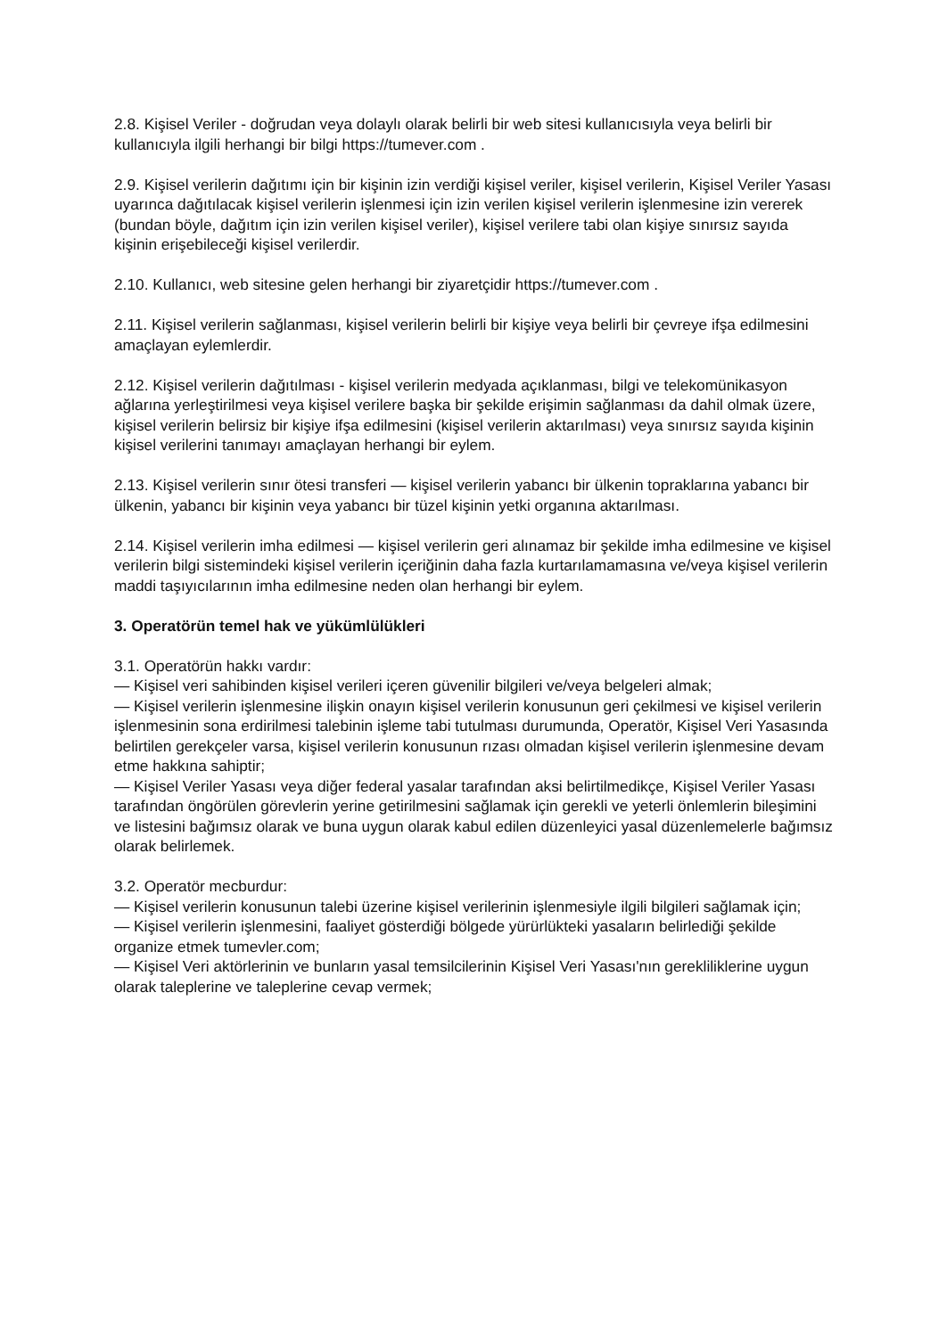2.8. Kişisel Veriler - doğrudan veya dolaylı olarak belirli bir web sitesi kullanıcısıyla veya belirli bir kullanıcıyla ilgili herhangi bir bilgi https://tumever.com .
2.9. Kişisel verilerin dağıtımı için bir kişinin izin verdiği kişisel veriler, kişisel verilerin, Kişisel Veriler Yasası uyarınca dağıtılacak kişisel verilerin işlenmesi için izin verilen kişisel verilerin işlenmesine izin vererek (bundan böyle, dağıtım için izin verilen kişisel veriler), kişisel verilere tabi olan kişiye sınırsız sayıda kişinin erişebileceği kişisel verilerdir.
2.10. Kullanıcı, web sitesine gelen herhangi bir ziyaretçidir https://tumever.com .
2.11. Kişisel verilerin sağlanması, kişisel verilerin belirli bir kişiye veya belirli bir çevreye ifşa edilmesini amaçlayan eylemlerdir.
2.12. Kişisel verilerin dağıtılması - kişisel verilerin medyada açıklanması, bilgi ve telekomünikasyon ağlarına yerleştirilmesi veya kişisel verilere başka bir şekilde erişimin sağlanması da dahil olmak üzere, kişisel verilerin belirsiz bir kişiye ifşa edilmesini (kişisel verilerin aktarılması) veya sınırsız sayıda kişinin kişisel verilerini tanımayı amaçlayan herhangi bir eylem.
2.13. Kişisel verilerin sınır ötesi transferi — kişisel verilerin yabancı bir ülkenin topraklarına yabancı bir ülkenin, yabancı bir kişinin veya yabancı bir tüzel kişinin yetki organına aktarılması.
2.14. Kişisel verilerin imha edilmesi — kişisel verilerin geri alınamaz bir şekilde imha edilmesine ve kişisel verilerin bilgi sistemindeki kişisel verilerin içeriğinin daha fazla kurtarılamamasına ve/veya kişisel verilerin maddi taşıyıcılarının imha edilmesine neden olan herhangi bir eylem.
3. Operatörün temel hak ve yükümlülükleri
3.1. Operatörün hakkı vardır:
— Kişisel veri sahibinden kişisel verileri içeren güvenilir bilgileri ve/veya belgeleri almak;
— Kişisel verilerin işlenmesine ilişkin onayın kişisel verilerin konusunun geri çekilmesi ve kişisel verilerin işlenmesinin sona erdirilmesi talebinin işleme tabi tutulması durumunda, Operatör, Kişisel Veri Yasasında belirtilen gerekçeler varsa, kişisel verilerin konusunun rızası olmadan kişisel verilerin işlenmesine devam etme hakkına sahiptir;
— Kişisel Veriler Yasası veya diğer federal yasalar tarafından aksi belirtilmedikçe, Kişisel Veriler Yasası tarafından öngörülen görevlerin yerine getirilmesini sağlamak için gerekli ve yeterli önlemlerin bileşimini ve listesini bağımsız olarak ve buna uygun olarak kabul edilen düzenleyici yasal düzenlemelerle bağımsız olarak belirlemek.
3.2. Operatör mecburdur:
— Kişisel verilerin konusunun talebi üzerine kişisel verilerinin işlenmesiyle ilgili bilgileri sağlamak için;
— Kişisel verilerin işlenmesini, faaliyet gösterdiği bölgede yürürlükteki yasaların belirlediği şekilde organize etmek tumevler.com;
— Kişisel Veri aktörlerinin ve bunların yasal temsilcilerinin Kişisel Veri Yasası'nın gerekliliklerine uygun olarak taleplerine ve taleplerine cevap vermek;